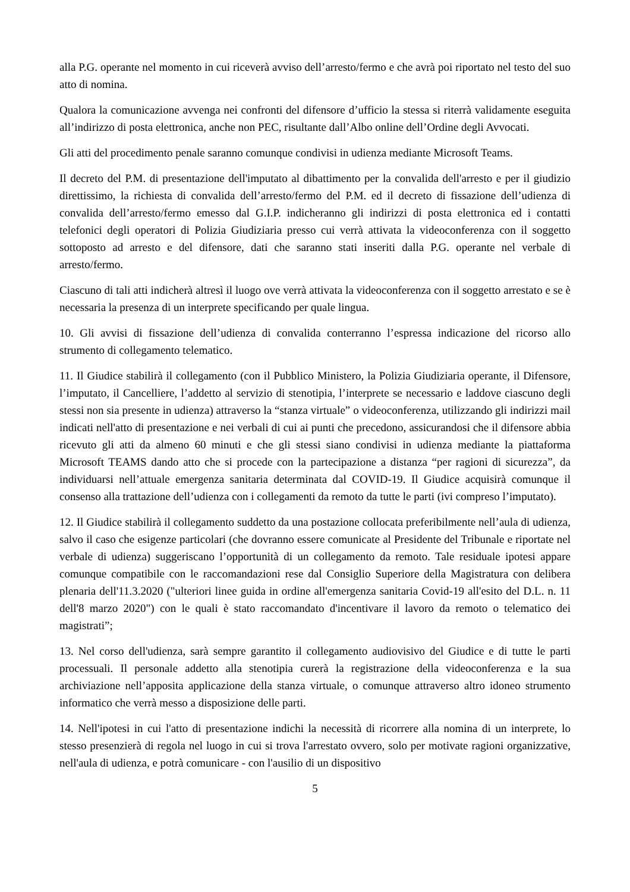alla P.G. operante nel momento in cui riceverà avviso dell’arresto/fermo e che avrà poi riportato nel testo del suo atto di nomina.
Qualora la comunicazione avvenga nei confronti del difensore d’ufficio la stessa si riterrà validamente eseguita all’indirizzo di posta elettronica, anche non PEC, risultante dall’Albo online dell’Ordine degli Avvocati.
Gli atti del procedimento penale saranno comunque condivisi in udienza mediante Microsoft Teams.
Il decreto del P.M. di presentazione dell'imputato al dibattimento per la convalida dell'arresto e per il giudizio direttissimo, la richiesta di convalida dell’arresto/fermo del P.M. ed il decreto di fissazione dell’udienza di convalida dell’arresto/fermo emesso dal G.I.P. indicheranno gli indirizzi di posta elettronica ed i contatti telefonici degli operatori di Polizia Giudiziaria presso cui verrà attivata la videoconferenza con il soggetto sottoposto ad arresto e del difensore, dati che saranno stati inseriti dalla P.G. operante nel verbale di arresto/fermo.
Ciascuno di tali atti indicherà altresì il luogo ove verrà attivata la videoconferenza con il soggetto arrestato e se è necessaria la presenza di un interprete specificando per quale lingua.
10. Gli avvisi di fissazione dell’udienza di convalida conterranno l’espressa indicazione del ricorso allo strumento di collegamento telematico.
11. Il Giudice stabilirà il collegamento (con il Pubblico Ministero, la Polizia Giudiziaria operante, il Difensore, l’imputato, il Cancelliere, l’addetto al servizio di stenotipia, l’interprete se necessario e laddove ciascuno degli stessi non sia presente in udienza) attraverso la “stanza virtuale” o videoconferenza, utilizzando gli indirizzi mail indicati nell'atto di presentazione e nei verbali di cui ai punti che precedono, assicurandosi che il difensore abbia ricevuto gli atti da almeno 60 minuti e che gli stessi siano condivisi in udienza mediante la piattaforma Microsoft TEAMS dando atto che si procede con la partecipazione a distanza “per ragioni di sicurezza”, da individuarsi nell’attuale emergenza sanitaria determinata dal COVID-19. Il Giudice acquisirà comunque il consenso alla trattazione dell’udienza con i collegamenti da remoto da tutte le parti (ivi compreso l’imputato).
12. Il Giudice stabilirà il collegamento suddetto da una postazione collocata preferibilmente nell’aula di udienza, salvo il caso che esigenze particolari (che dovranno essere comunicate al Presidente del Tribunale e riportate nel verbale di udienza) suggeriscano l’opportunità di un collegamento da remoto. Tale residuale ipotesi appare comunque compatibile con le raccomandazioni rese dal Consiglio Superiore della Magistratura con delibera plenaria dell'11.3.2020 ("ulteriori linee guida in ordine all'emergenza sanitaria Covid-19 all'esito del D.L. n. 11 dell'8 marzo 2020") con le quali è stato raccomandato d'incentivare il lavoro da remoto o telematico dei magistrati”;
13. Nel corso dell'udienza, sarà sempre garantito il collegamento audiovisivo del Giudice e di tutte le parti processuali. Il personale addetto alla stenotipia curerà la registrazione della videoconferenza e la sua archiviazione nell’apposita applicazione della stanza virtuale, o comunque attraverso altro idoneo strumento informatico che verrà messo a disposizione delle parti.
14. Nell'ipotesi in cui l'atto di presentazione indichi la necessità di ricorrere alla nomina di un interprete, lo stesso presenzierà di regola nel luogo in cui si trova l'arrestato ovvero, solo per motivate ragioni organizzative, nell'aula di udienza, e potrà comunicare - con l'ausilio di un dispositivo
5